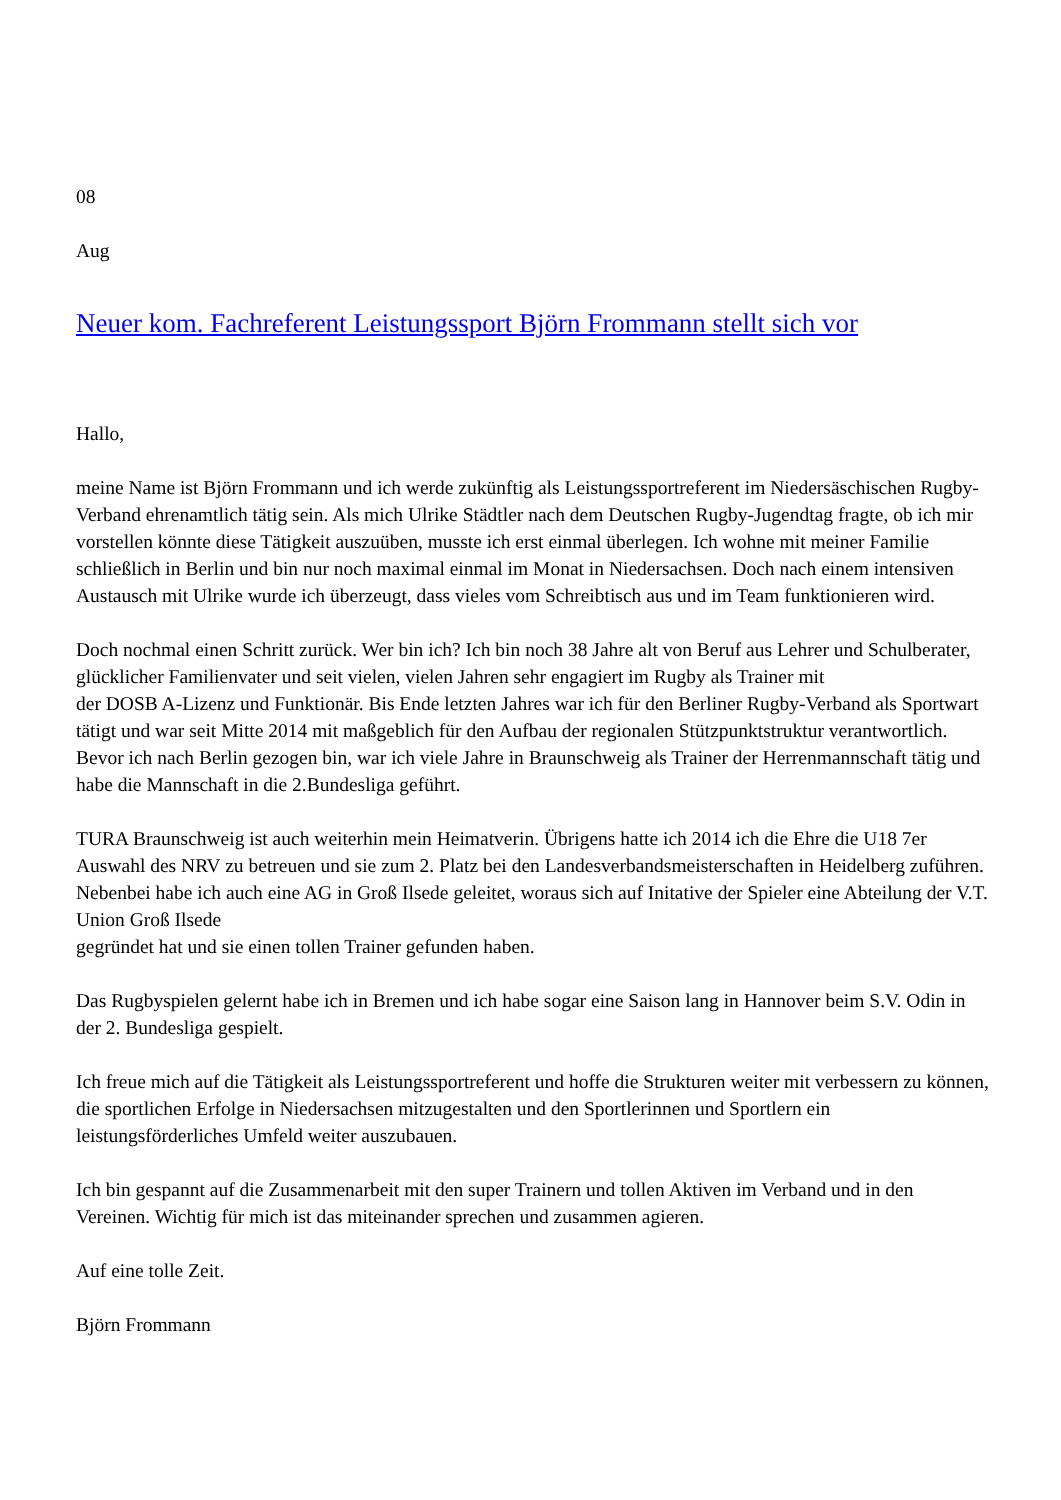08
Aug
Neuer kom. Fachreferent Leistungssport Björn Frommann stellt sich vor
Hallo,
meine Name ist Björn Frommann und ich werde zukünftig als Leistungssportreferent im Niedersäschischen Rugby-Verband ehrenamtlich tätig sein. Als mich Ulrike Städtler nach dem Deutschen Rugby-Jugendtag fragte, ob ich mir vorstellen könnte diese Tätigkeit auszuüben, musste ich erst einmal überlegen. Ich wohne mit meiner Familie schließlich in Berlin und bin nur noch maximal einmal im Monat in Niedersachsen. Doch nach einem intensiven Austausch mit Ulrike wurde ich überzeugt, dass vieles vom Schreibtisch aus und im Team funktionieren wird.
Doch nochmal einen Schritt zurück. Wer bin ich? Ich bin noch 38 Jahre alt von Beruf aus Lehrer und Schulberater, glücklicher Familienvater und seit vielen, vielen Jahren sehr engagiert im Rugby als Trainer mit
der DOSB A-Lizenz und Funktionär. Bis Ende letzten Jahres war ich für den Berliner Rugby-Verband als Sportwart tätigt und war seit Mitte 2014 mit maßgeblich für den Aufbau der regionalen Stützpunktstruktur verantwortlich. Bevor ich nach Berlin gezogen bin, war ich viele Jahre in Braunschweig als Trainer der Herrenmannschaft tätig und habe die Mannschaft in die 2.Bundesliga geführt.
TURA Braunschweig ist auch weiterhin mein Heimatverin. Übrigens hatte ich 2014 ich die Ehre die U18 7er Auswahl des NRV zu betreuen und sie zum 2. Platz bei den Landesverbandsmeisterschaften in Heidelberg zuführen. Nebenbei habe ich auch eine AG in Groß Ilsede geleitet, woraus sich auf Initative der Spieler eine Abteilung der V.T. Union Groß Ilsede
gegründet hat und sie einen tollen Trainer gefunden haben.
Das Rugbyspielen gelernt habe ich in Bremen und ich habe sogar eine Saison lang in Hannover beim S.V. Odin in der 2. Bundesliga gespielt.
Ich freue mich auf die Tätigkeit als Leistungssportreferent und hoffe die Strukturen weiter mit verbessern zu können, die sportlichen Erfolge in Niedersachsen mitzugestalten und den Sportlerinnen und Sportlern ein leistungsförderliches Umfeld weiter auszubauen.
Ich bin gespannt auf die Zusammenarbeit mit den super Trainern und tollen Aktiven im Verband und in den Vereinen. Wichtig für mich ist das miteinander sprechen und zusammen agieren.
Auf eine tolle Zeit.
Björn Frommann